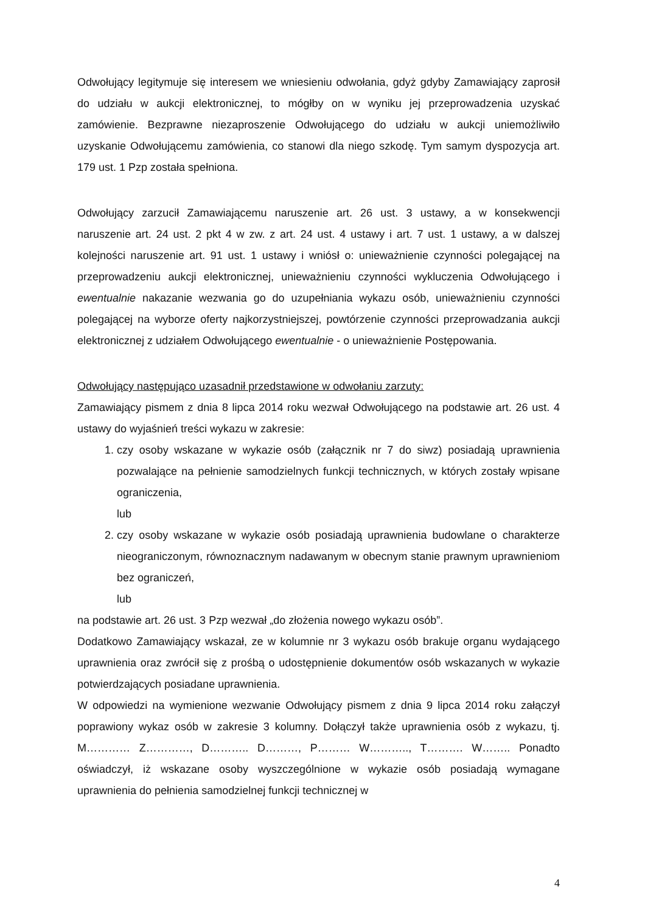Odwołujący legitymuje się interesem we wniesieniu odwołania, gdyż gdyby Zamawiający zaprosił do udziału w aukcji elektronicznej, to mógłby on w wyniku jej przeprowadzenia uzyskać zamówienie. Bezprawne niezaproszenie Odwołującego do udziału w aukcji uniemożliwiło uzyskanie Odwołującemu zamówienia, co stanowi dla niego szkodę. Tym samym dyspozycja art. 179 ust. 1 Pzp została spełniona.
Odwołujący zarzucił Zamawiającemu naruszenie art. 26 ust. 3 ustawy, a w konsekwencji naruszenie art. 24 ust. 2 pkt 4 w zw. z art. 24 ust. 4 ustawy i art. 7 ust. 1 ustawy, a w dalszej kolejności naruszenie art. 91 ust. 1 ustawy i wniósł o: unieważnienie czynności polegającej na przeprowadzeniu aukcji elektronicznej, unieważnieniu czynności wykluczenia Odwołującego i ewentualnie nakazanie wezwania go do uzupełniania wykazu osób, unieważnieniu czynności polegającej na wyborze oferty najkorzystniejszej, powtórzenie czynności przeprowadzania aukcji elektronicznej z udziałem Odwołującego ewentualnie - o unieważnienie Postępowania.
Odwołujący następująco uzasadnił przedstawione w odwołaniu zarzuty:
Zamawiający pismem z dnia 8 lipca 2014 roku wezwał Odwołującego na podstawie art. 26 ust. 4 ustawy do wyjaśnień treści wykazu w zakresie:
1. czy osoby wskazane w wykazie osób (załącznik nr 7 do siwz) posiadają uprawnienia pozwalające na pełnienie samodzielnych funkcji technicznych, w których zostały wpisane ograniczenia,
lub
2. czy osoby wskazane w wykazie osób posiadają uprawnienia budowlane o charakterze nieograniczonym, równoznacznym nadawanym w obecnym stanie prawnym uprawnieniom bez ograniczeń,
lub
na podstawie art. 26 ust. 3 Pzp wezwał „do złożenia nowego wykazu osób”.
Dodatkowo Zamawiający wskazał, ze w kolumnie nr 3 wykazu osób brakuje organu wydającego uprawnienia oraz zwrócił się z prośbą o udostępnienie dokumentów osób wskazanych w wykazie potwierdzających posiadane uprawnienia.
W odpowiedzi na wymienione wezwanie Odwołujący pismem z dnia 9 lipca 2014 roku załączył poprawiony wykaz osób w zakresie 3 kolumny. Dołączył także uprawnienia osób z wykazu, tj. M………… Z…………, D……….. D………, P……… W……….., T………. W…….. Ponadto oświadczył, iż wskazane osoby wyszczególnione w wykazie osób posiadają wymagane uprawnienia do pełnienia samodzielnej funkcji technicznej w
4